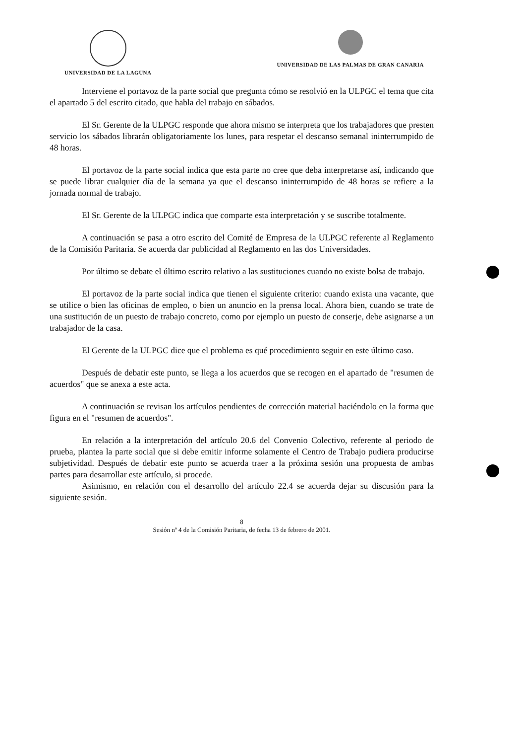UNIVERSIDAD DE LA LAGUNA UNIVERSIDAD DE LAS PALMAS DE GRAN CANARIA
Interviene el portavoz de la parte social que pregunta cómo se resolvió en la ULPGC el tema que cita el apartado 5 del escrito citado, que habla del trabajo en sábados.
El Sr. Gerente de la ULPGC responde que ahora mismo se interpreta que los trabajadores que presten servicio los sábados librarán obligatoriamente los lunes, para respetar el descanso semanal ininterrumpido de 48 horas.
El portavoz de la parte social indica que esta parte no cree que deba interpretarse así, indicando que se puede librar cualquier día de la semana ya que el descanso ininterrumpido de 48 horas se refiere a la jornada normal de trabajo.
El Sr. Gerente de la ULPGC indica que comparte esta interpretación y se suscribe totalmente.
A continuación se pasa a otro escrito del Comité de Empresa de la ULPGC referente al Reglamento de la Comisión Paritaria. Se acuerda dar publicidad al Reglamento en las dos Universidades.
Por último se debate el último escrito relativo a las sustituciones cuando no existe bolsa de trabajo.
El portavoz de la parte social indica que tienen el siguiente criterio: cuando exista una vacante, que se utilice o bien las oficinas de empleo, o bien un anuncio en la prensa local. Ahora bien, cuando se trate de una sustitución de un puesto de trabajo concreto, como por ejemplo un puesto de conserje, debe asignarse a un trabajador de la casa.
El Gerente de la ULPGC dice que el problema es qué procedimiento seguir en este último caso.
Después de debatir este punto, se llega a los acuerdos que se recogen en el apartado de "resumen de acuerdos" que se anexa a este acta.
A continuación se revisan los artículos pendientes de corrección material haciéndolo en la forma que figura en el "resumen de acuerdos".
En relación a la interpretación del artículo 20.6 del Convenio Colectivo, referente al periodo de prueba, plantea la parte social que si debe emitir informe solamente el Centro de Trabajo pudiera producirse subjetividad. Después de debatir este punto se acuerda traer a la próxima sesión una propuesta de ambas partes para desarrollar este artículo, si procede.
Asimismo, en relación con el desarrollo del artículo 22.4 se acuerda dejar su discusión para la siguiente sesión.
8
Sesión nº 4 de la Comisión Paritaria, de fecha 13 de febrero de 2001.